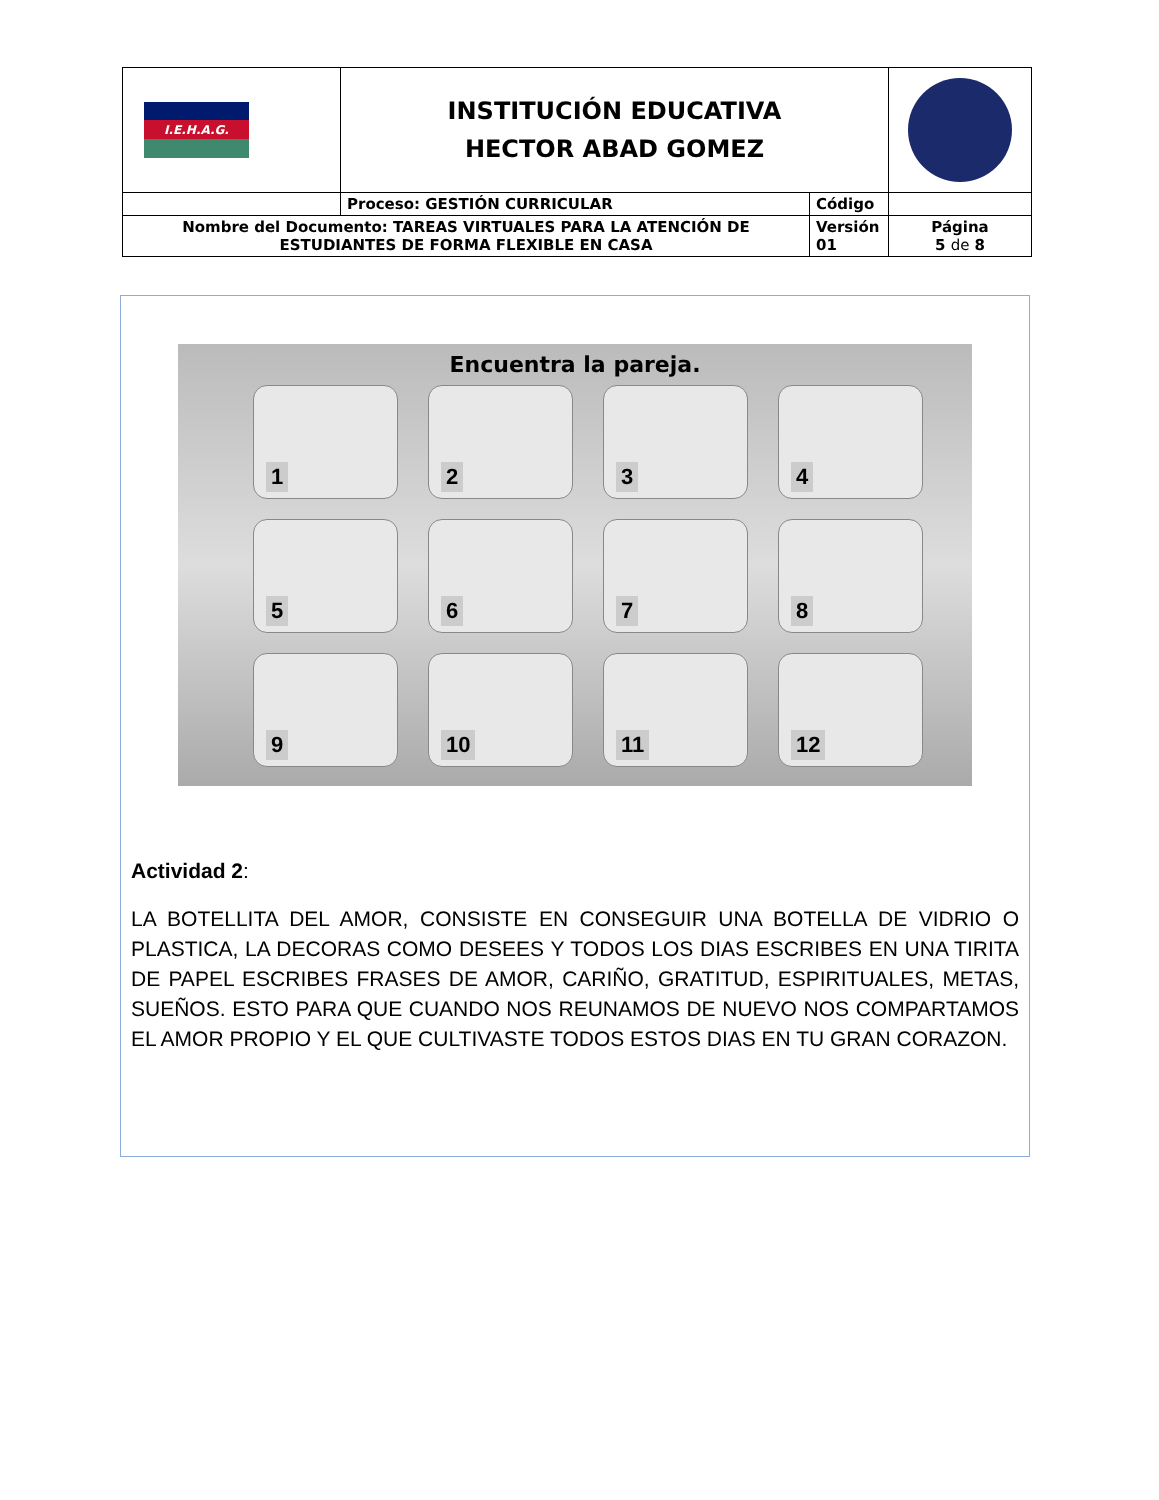| I.E.H.A.G. | INSTITUCIÓN EDUCATIVA HECTOR ABAD GOMEZ | | |
| | Proceso: GESTIÓN CURRICULAR | Código | |
| Nombre del Documento: TAREAS VIRTUALES PARA LA ATENCIÓN DE ESTUDIANTES DE FORMA FLEXIBLE EN CASA | | Versión 01 | Página 5 de 8 |
Encuentra la pareja.
1
2
3
4
5
6
7
8
9
10
11
12
Actividad 2:
LA BOTELLITA DEL AMOR, CONSISTE EN CONSEGUIR UNA BOTELLA DE VIDRIO O PLASTICA, LA DECORAS COMO DESEES Y TODOS LOS DIAS ESCRIBES EN UNA TIRITA DE PAPEL ESCRIBES FRASES DE AMOR, CARIÑO, GRATITUD, ESPIRITUALES, METAS, SUEÑOS. ESTO PARA QUE CUANDO NOS REUNAMOS DE NUEVO NOS COMPARTAMOS EL AMOR PROPIO Y EL QUE CULTIVASTE TODOS ESTOS DIAS EN TU GRAN CORAZON.